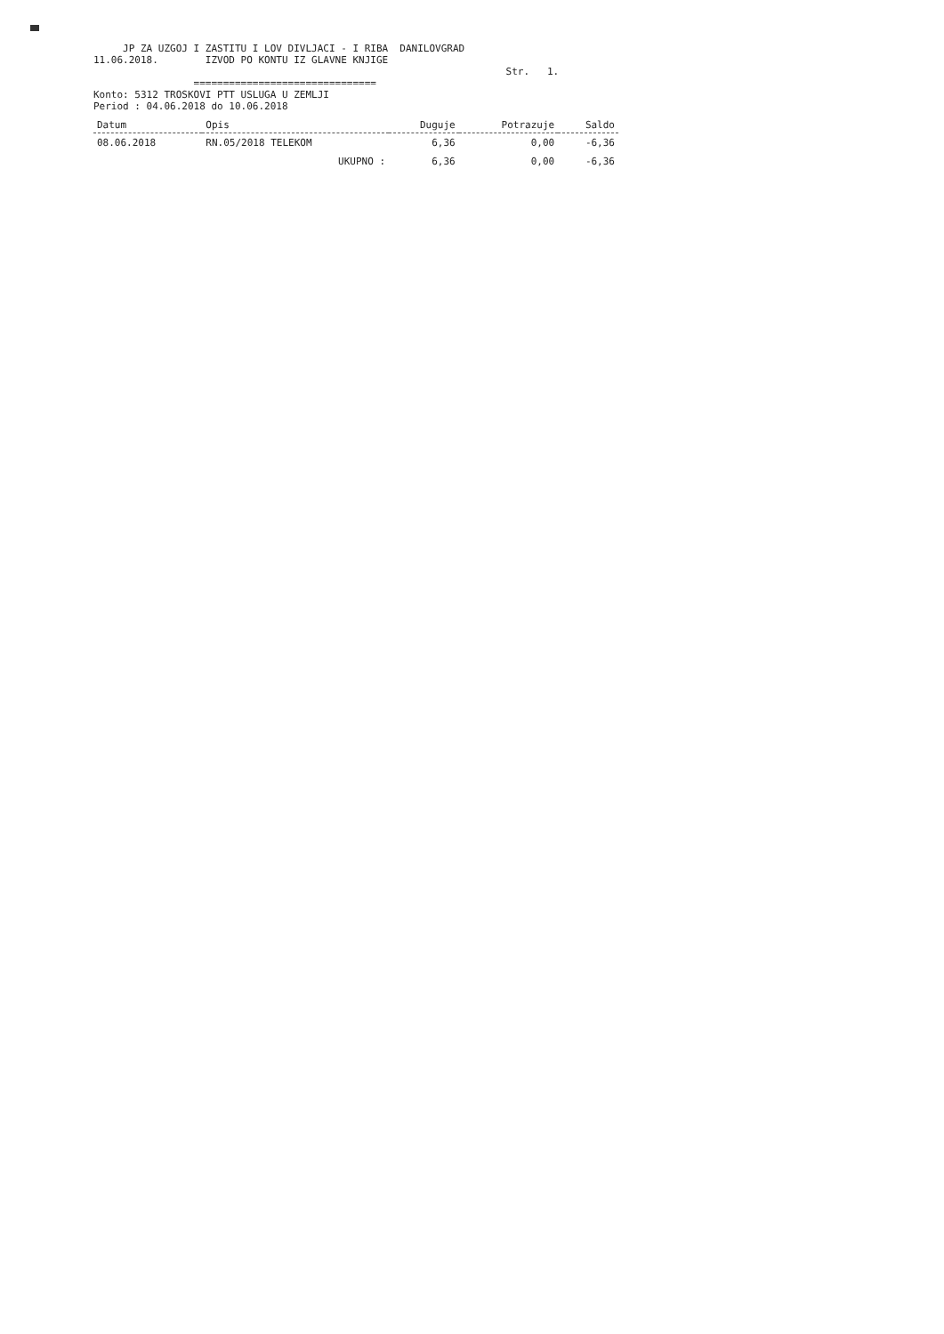JP ZA UZGOJ I ZASTITU I LOV DIVLJACI - I RIBA DANILOVGRAD
11.06.2018. IZVOD PO KONTU IZ GLAVNE KNJIGE
Str. 1.
===============================
Konto: 5312 TROSKOVI PTT USLUGA U ZEMLJI
Period : 04.06.2018 do 10.06.2018
| Datum | Opis | Duguje | Potrazuje | Saldo |
| --- | --- | --- | --- | --- |
| 08.06.2018 | RN.05/2018 TELEKOM | 6,36 | 0,00 | -6,36 |
| | UKUPNO : | 6,36 | 0,00 | -6,36 |